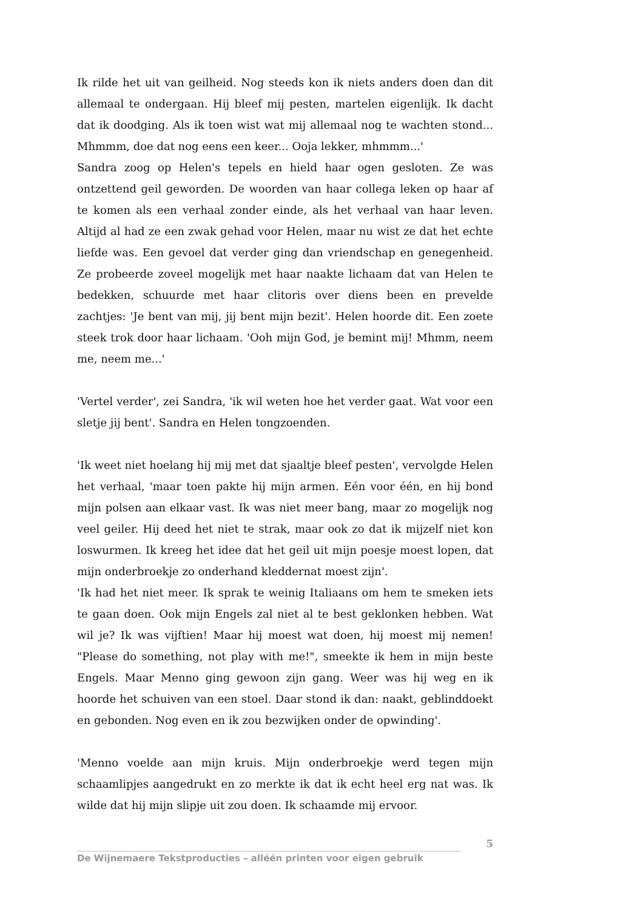Ik rilde het uit van geilheid. Nog steeds kon ik niets anders doen dan dit allemaal te ondergaan. Hij bleef mij pesten, martelen eigenlijk. Ik dacht dat ik doodging. Als ik toen wist wat mij allemaal nog te wachten stond... Mhmmm, doe dat nog eens een keer... Ooja lekker, mhmmm...'
Sandra zoog op Helen's tepels en hield haar ogen gesloten. Ze was ontzettend geil geworden. De woorden van haar collega leken op haar af te komen als een verhaal zonder einde, als het verhaal van haar leven. Altijd al had ze een zwak gehad voor Helen, maar nu wist ze dat het echte liefde was. Een gevoel dat verder ging dan vriendschap en genegenheid. Ze probeerde zoveel mogelijk met haar naakte lichaam dat van Helen te bedekken, schuurde met haar clitoris over diens been en prevelde zachtjes: 'Je bent van mij, jij bent mijn bezit'. Helen hoorde dit. Een zoete steek trok door haar lichaam. 'Ooh mijn God, je bemint mij! Mhmm, neem me, neem me...'
'Vertel verder', zei Sandra, 'ik wil weten hoe het verder gaat. Wat voor een sletje jij bent'. Sandra en Helen tongzoenden.
'Ik weet niet hoelang hij mij met dat sjaaltje bleef pesten', vervolgde Helen het verhaal, 'maar toen pakte hij mijn armen. Eén voor één, en hij bond mijn polsen aan elkaar vast. Ik was niet meer bang, maar zo mogelijk nog veel geiler. Hij deed het niet te strak, maar ook zo dat ik mijzelf niet kon loswurmen. Ik kreeg het idee dat het geil uit mijn poesje moest lopen, dat mijn onderbroekje zo onderhand kleddernat moest zijn'.
'Ik had het niet meer. Ik sprak te weinig Italiaans om hem te smeken iets te gaan doen. Ook mijn Engels zal niet al te best geklonken hebben. Wat wil je? Ik was vijftien! Maar hij moest wat doen, hij moest mij nemen! "Please do something, not play with me!", smeekte ik hem in mijn beste Engels. Maar Menno ging gewoon zijn gang. Weer was hij weg en ik hoorde het schuiven van een stoel. Daar stond ik dan: naakt, geblinddoekt en gebonden. Nog even en ik zou bezwijken onder de opwinding'.
'Menno voelde aan mijn kruis. Mijn onderbroekje werd tegen mijn schaamlipjes aangedrukt en zo merkte ik dat ik echt heel erg nat was. Ik wilde dat hij mijn slipje uit zou doen. Ik schaamde mij ervoor.
5
De Wijnemaere Tekstproducties – alléén printen voor eigen gebruik